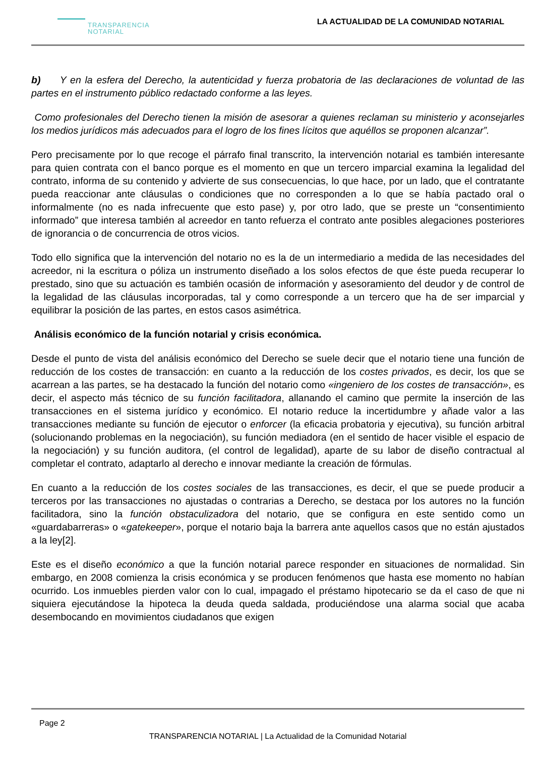TRANSPARENCIA
NOTARIAL
LA ACTUALIDAD DE LA COMUNIDAD NOTARIAL
b) Y en la esfera del Derecho, la autenticidad y fuerza probatoria de las declaraciones de voluntad de las partes en el instrumento público redactado conforme a las leyes.
Como profesionales del Derecho tienen la misión de asesorar a quienes reclaman su ministerio y aconsejarles los medios jurídicos más adecuados para el logro de los fines lícitos que aquéllos se proponen alcanzar”.
Pero precisamente por lo que recoge el párrafo final transcrito, la intervención notarial es también interesante para quien contrata con el banco porque es el momento en que un tercero imparcial examina la legalidad del contrato, informa de su contenido y advierte de sus consecuencias, lo que hace, por un lado, que el contratante pueda reaccionar ante cláusulas o condiciones que no corresponden a lo que se había pactado oral o informalmente (no es nada infrecuente que esto pase) y, por otro lado, que se preste un “consentimiento informado” que interesa también al acreedor en tanto refuerza el contrato ante posibles alegaciones posteriores de ignorancia o de concurrencia de otros vicios.
Todo ello significa que la intervención del notario no es la de un intermediario a medida de las necesidades del acreedor, ni la escritura o póliza un instrumento diseñado a los solos efectos de que éste pueda recuperar lo prestado, sino que su actuación es también ocasión de información y asesoramiento del deudor y de control de la legalidad de las cláusulas incorporadas, tal y como corresponde a un tercero que ha de ser imparcial y equilibrar la posición de las partes, en estos casos asimétrica.
Análisis económico de la función notarial y crisis económica.
Desde el punto de vista del análisis económico del Derecho se suele decir que el notario tiene una función de reducción de los costes de transacción: en cuanto a la reducción de los costes privados, es decir, los que se acarrean a las partes, se ha destacado la función del notario como «ingeniero de los costes de transacción», es decir, el aspecto más técnico de su función facilitadora, allanando el camino que permite la inserción de las transacciones en el sistema jurídico y económico. El notario reduce la incertidumbre y añade valor a las transacciones mediante su función de ejecutor o enforcer (la eficacia probatoria y ejecutiva), su función arbitral (solucionando problemas en la negociación), su función mediadora (en el sentido de hacer visible el espacio de la negociación) y su función auditora, (el control de legalidad), aparte de su labor de diseño contractual al completar el contrato, adaptarlo al derecho e innovar mediante la creación de fórmulas.
En cuanto a la reducción de los costes sociales de las transacciones, es decir, el que se puede producir a terceros por las transacciones no ajustadas o contrarias a Derecho, se destaca por los autores no la función facilitadora, sino la función obstaculizadora del notario, que se configura en este sentido como un «guardabarreras» o «gatekeeper», porque el notario baja la barrera ante aquellos casos que no están ajustados a la ley[2].
Este es el diseño económico a que la función notarial parece responder en situaciones de normalidad. Sin embargo, en 2008 comienza la crisis económica y se producen fenómenos que hasta ese momento no habían ocurrido. Los inmuebles pierden valor con lo cual, impagado el préstamo hipotecario se da el caso de que ni siquiera ejecutándose la hipoteca la deuda queda saldada, produciéndose una alarma social que acaba desembocando en movimientos ciudadanos que exigen
Page 2
TRANSPARENCIA NOTARIAL | La Actualidad de la Comunidad Notarial